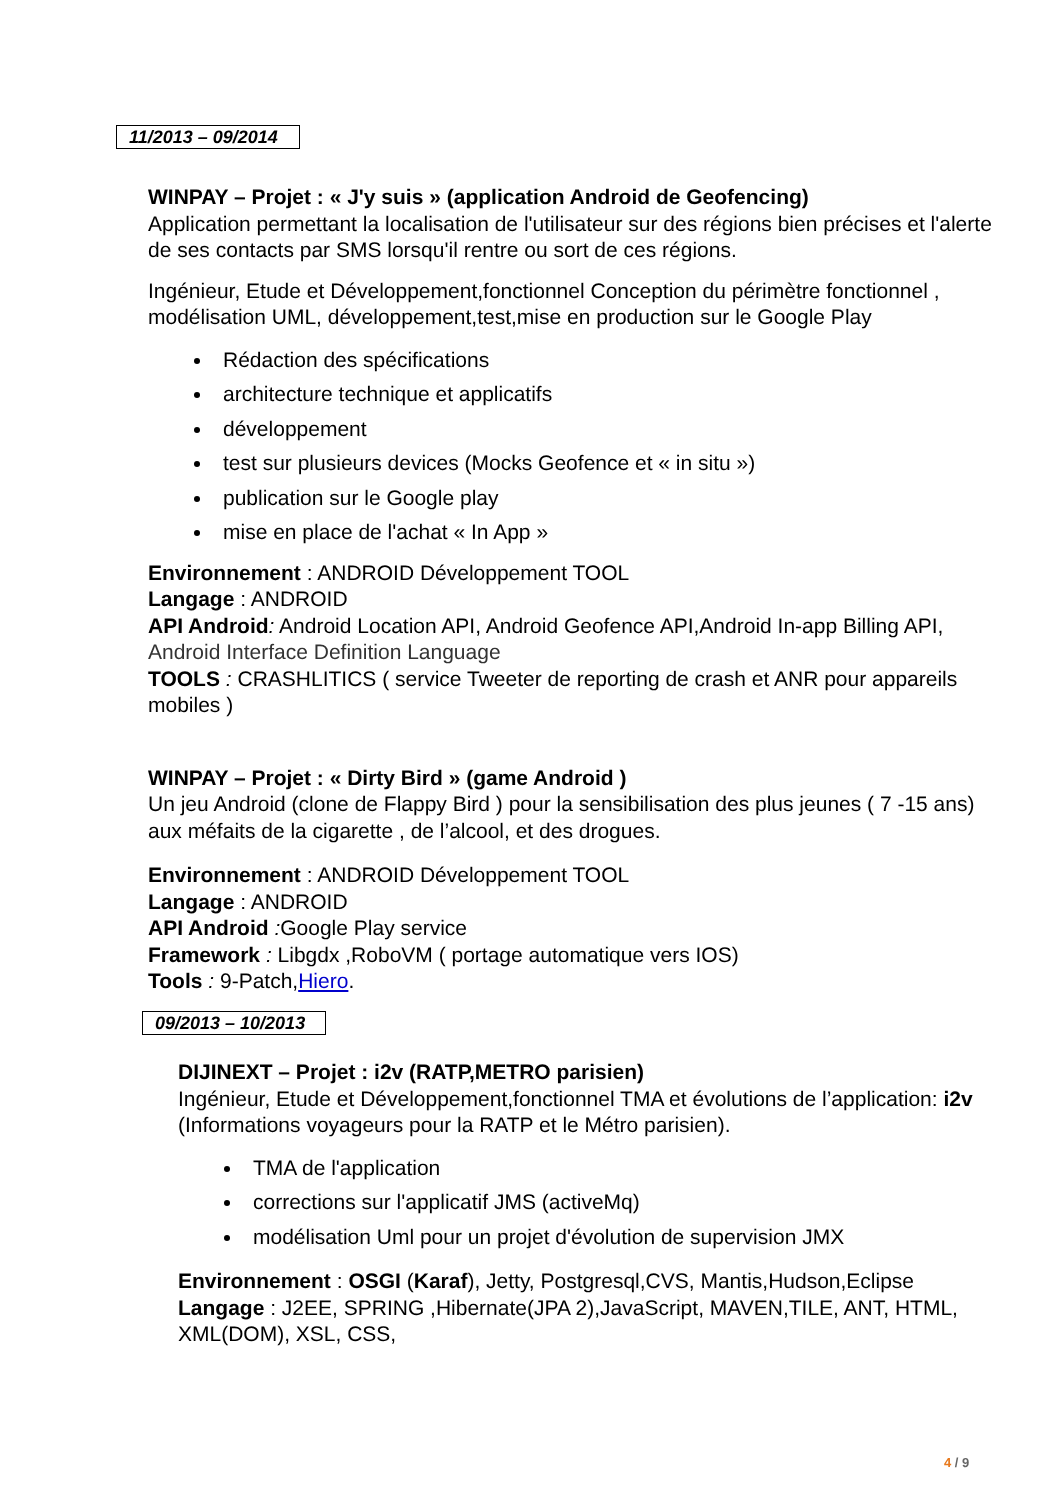11/2013 – 09/2014
WINPAY – Projet : « J'y suis » (application Android de Geofencing)
Application permettant la localisation de l'utilisateur sur des régions bien précises et l'alerte de ses contacts par SMS lorsqu'il rentre ou sort de ces régions.
Ingénieur, Etude et Développement,fonctionnel Conception du périmètre fonctionnel , modélisation UML, développement,test,mise en production sur le Google Play
Rédaction des spécifications
architecture technique et applicatifs
développement
test sur plusieurs devices (Mocks Geofence et « in situ »)
publication sur le Google play
mise en place de l'achat « In App »
Environnement : ANDROID Développement TOOL
Langage : ANDROID
API Android: Android Location API, Android Geofence API,Android In-app Billing API, Android Interface Definition Language
TOOLS : CRASHLITICS ( service Tweeter de reporting de crash et ANR pour appareils mobiles )
WINPAY – Projet : « Dirty Bird » (game Android )
Un jeu Android (clone de Flappy Bird ) pour la sensibilisation des plus jeunes ( 7 -15 ans) aux méfaits de la cigarette , de l’alcool, et des drogues.
Environnement : ANDROID Développement TOOL
Langage : ANDROID
API Android : Google Play service
Framework : Libgdx ,RoboVM ( portage automatique vers IOS)
Tools : 9-Patch,Hiero.
09/2013 – 10/2013
DIJINEXT – Projet : i2v (RATP,METRO parisien)
Ingénieur, Etude et Développement,fonctionnel TMA et évolutions de l’application: i2v (Informations voyageurs pour la RATP et le Métro parisien).
TMA de l'application
corrections sur l'applicatif JMS (activeMq)
modélisation Uml pour un projet d'évolution de supervision JMX
Environnement : OSGI (Karaf), Jetty, Postgresql,CVS, Mantis,Hudson,Eclipse
Langage : J2EE, SPRING ,Hibernate(JPA 2),JavaScript, MAVEN,TILE, ANT, HTML, XML(DOM), XSL, CSS,
4 / 9